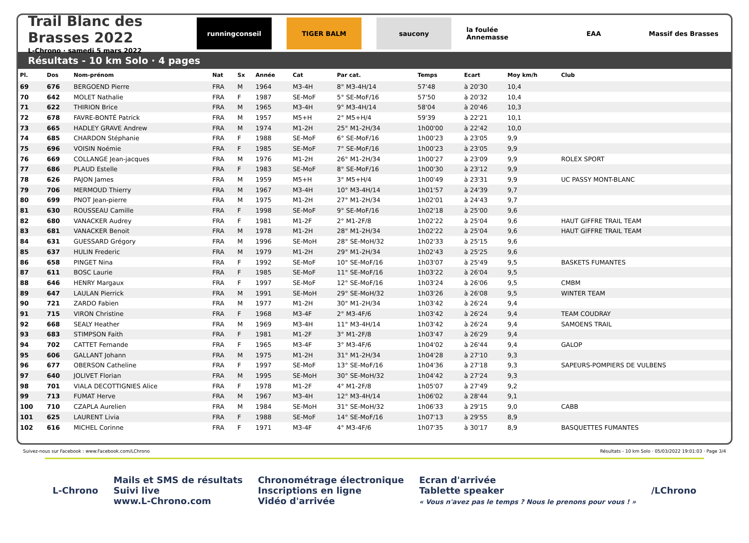Trail Blanc des Brasses 2022
L-Chrono · samedi 5 mars 2022
runningconseil TIGER BALM saucony la foulée Annemasse EAA Massif des Brasses
Résultats - 10 km Solo · 4 pages
| Pl. | Dos | Nom-prénom | Nat | Sx | Année | Cat | Par cat. | Temps | Ecart | Moy km/h | Club |
| --- | --- | --- | --- | --- | --- | --- | --- | --- | --- | --- | --- |
| 69 | 676 | BERGOEND Pierre | FRA | M | 1964 | M3-4H | 8° M3-4H/14 | 57'48 | à 20'30 | 10,4 | |
| 70 | 642 | MOLET Nathalie | FRA | F | 1987 | SE-MoF | 5° SE-MoF/16 | 57'50 | à 20'32 | 10,4 | |
| 71 | 622 | THIRION Brice | FRA | M | 1965 | M3-4H | 9° M3-4H/14 | 58'04 | à 20'46 | 10,3 | |
| 72 | 678 | FAVRE-BONTÉ Patrick | FRA | M | 1957 | M5+H | 2° M5+H/4 | 59'39 | à 22'21 | 10,1 | |
| 73 | 665 | HADLEY GRAVE Andrew | FRA | M | 1974 | M1-2H | 25° M1-2H/34 | 1h00'00 | à 22'42 | 10,0 | |
| 74 | 685 | CHARDON Stéphanie | FRA | F | 1988 | SE-MoF | 6° SE-MoF/16 | 1h00'23 | à 23'05 | 9,9 | |
| 75 | 696 | VOISIN Noémie | FRA | F | 1985 | SE-MoF | 7° SE-MoF/16 | 1h00'23 | à 23'05 | 9,9 | |
| 76 | 669 | COLLANGE Jean-jacques | FRA | M | 1976 | M1-2H | 26° M1-2H/34 | 1h00'27 | à 23'09 | 9,9 | ROLEX SPORT |
| 77 | 686 | PLAUD Estelle | FRA | F | 1983 | SE-MoF | 8° SE-MoF/16 | 1h00'30 | à 23'12 | 9,9 | |
| 78 | 626 | PAJON James | FRA | M | 1959 | M5+H | 3° M5+H/4 | 1h00'49 | à 23'31 | 9,9 | UC PASSY MONT-BLANC |
| 79 | 706 | MERMOUD Thierry | FRA | M | 1967 | M3-4H | 10° M3-4H/14 | 1h01'57 | à 24'39 | 9,7 | |
| 80 | 699 | PNOT Jean-pierre | FRA | M | 1975 | M1-2H | 27° M1-2H/34 | 1h02'01 | à 24'43 | 9,7 | |
| 81 | 630 | ROUSSEAU Camille | FRA | F | 1998 | SE-MoF | 9° SE-MoF/16 | 1h02'18 | à 25'00 | 9,6 | |
| 82 | 680 | VANACKER Audrey | FRA | F | 1981 | M1-2F | 2° M1-2F/8 | 1h02'22 | à 25'04 | 9,6 | HAUT GIFFRE TRAIL TEAM |
| 83 | 681 | VANACKER Benoit | FRA | M | 1978 | M1-2H | 28° M1-2H/34 | 1h02'22 | à 25'04 | 9,6 | HAUT GIFFRE TRAIL TEAM |
| 84 | 631 | GUESSARD Grégory | FRA | M | 1996 | SE-MoH | 28° SE-MoH/32 | 1h02'33 | à 25'15 | 9,6 | |
| 85 | 637 | HULIN Frederic | FRA | M | 1979 | M1-2H | 29° M1-2H/34 | 1h02'43 | à 25'25 | 9,6 | |
| 86 | 658 | PINGET Nina | FRA | F | 1992 | SE-MoF | 10° SE-MoF/16 | 1h03'07 | à 25'49 | 9,5 | BASKETS FUMANTES |
| 87 | 611 | BOSC Laurie | FRA | F | 1985 | SE-MoF | 11° SE-MoF/16 | 1h03'22 | à 26'04 | 9,5 | |
| 88 | 646 | HENRY Margaux | FRA | F | 1997 | SE-MoF | 12° SE-MoF/16 | 1h03'24 | à 26'06 | 9,5 | CMBM |
| 89 | 647 | LAULAN Pierrick | FRA | M | 1991 | SE-MoH | 29° SE-MoH/32 | 1h03'26 | à 26'08 | 9,5 | WINTER TEAM |
| 90 | 721 | ZARDO Fabien | FRA | M | 1977 | M1-2H | 30° M1-2H/34 | 1h03'42 | à 26'24 | 9,4 | |
| 91 | 715 | VIRON Christine | FRA | F | 1968 | M3-4F | 2° M3-4F/6 | 1h03'42 | à 26'24 | 9,4 | TEAM COUDRAY |
| 92 | 668 | SEALY Heather | FRA | M | 1969 | M3-4H | 11° M3-4H/14 | 1h03'42 | à 26'24 | 9,4 | SAMOENS TRAIL |
| 93 | 683 | STIMPSON Faith | FRA | F | 1981 | M1-2F | 3° M1-2F/8 | 1h03'47 | à 26'29 | 9,4 | |
| 94 | 702 | CATTET Fernande | FRA | F | 1965 | M3-4F | 3° M3-4F/6 | 1h04'02 | à 26'44 | 9,4 | GALOP |
| 95 | 606 | GALLANT Johann | FRA | M | 1975 | M1-2H | 31° M1-2H/34 | 1h04'28 | à 27'10 | 9,3 | |
| 96 | 677 | OBERSON Catheline | FRA | F | 1997 | SE-MoF | 13° SE-MoF/16 | 1h04'36 | à 27'18 | 9,3 | SAPEURS-POMPIERS DE VULBENS |
| 97 | 640 | JOLIVET Florian | FRA | M | 1995 | SE-MoH | 30° SE-MoH/32 | 1h04'42 | à 27'24 | 9,3 | |
| 98 | 701 | VIALA DECOTTIGNIES Alice | FRA | F | 1978 | M1-2F | 4° M1-2F/8 | 1h05'07 | à 27'49 | 9,2 | |
| 99 | 713 | FUMAT Herve | FRA | M | 1967 | M3-4H | 12° M3-4H/14 | 1h06'02 | à 28'44 | 9,1 | |
| 100 | 710 | CZAPLA Aurelien | FRA | M | 1984 | SE-MoH | 31° SE-MoH/32 | 1h06'33 | à 29'15 | 9,0 | CABB |
| 101 | 625 | LAURENT Livia | FRA | F | 1988 | SE-MoF | 14° SE-MoF/16 | 1h07'13 | à 29'55 | 8,9 | |
| 102 | 616 | MICHEL Corinne | FRA | F | 1971 | M3-4F | 4° M3-4F/6 | 1h07'35 | à 30'17 | 8,9 | BASQUETTES FUMANTES |
Suivez-nous sur Facebook : www.Facebook.com/LChrono Résultats - 10 km Solo · 05/03/2022 19:01:03 · Page 3/4
L-Chrono
Mails et SMS de résultats
Suivi live
www.L-Chrono.com
Chronométrage électronique
Inscriptions en ligne
Vidéo d'arrivée
Ecran d'arrivée
Tablette speaker
« Vous n'avez pas le temps ? Nous le prenons pour vous ! »
/LChrono